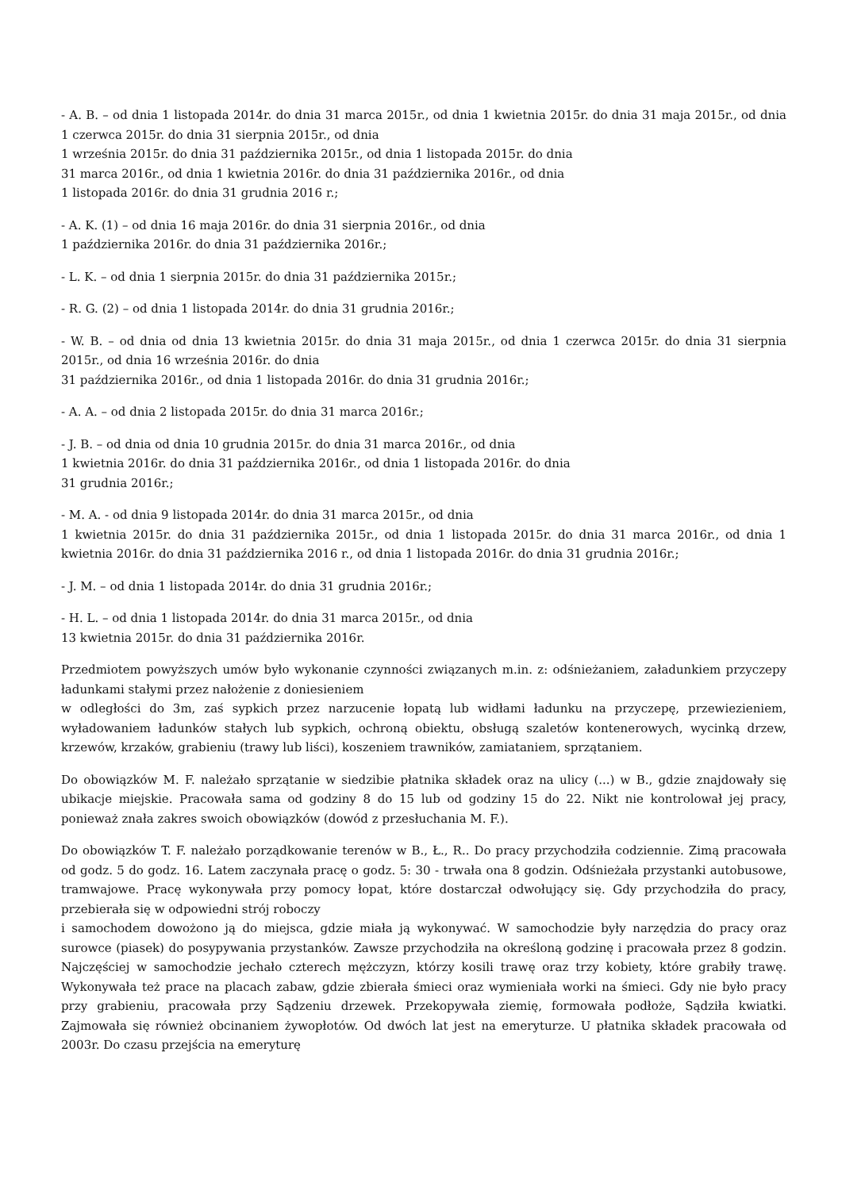- A. B. – od dnia 1 listopada 2014r. do dnia 31 marca 2015r., od dnia 1 kwietnia 2015r. do dnia 31 maja 2015r., od dnia 1 czerwca 2015r. do dnia 31 sierpnia 2015r., od dnia
1 września 2015r. do dnia 31 października 2015r., od dnia 1 listopada 2015r. do dnia
31 marca 2016r., od dnia 1 kwietnia 2016r. do dnia 31 października 2016r., od dnia
1 listopada 2016r. do dnia 31 grudnia 2016 r.;
- A. K. (1) – od dnia 16 maja 2016r. do dnia 31 sierpnia 2016r., od dnia
1 października 2016r. do dnia 31 października 2016r.;
- L. K. – od dnia 1 sierpnia 2015r. do dnia 31 października 2015r.;
- R. G. (2) – od dnia 1 listopada 2014r. do dnia 31 grudnia 2016r.;
- W. B. – od dnia od dnia 13 kwietnia 2015r. do dnia 31 maja 2015r., od dnia 1 czerwca 2015r. do dnia 31 sierpnia 2015r., od dnia 16 września 2016r. do dnia
31 października 2016r., od dnia 1 listopada 2016r. do dnia 31 grudnia 2016r.;
- A. A. – od dnia 2 listopada 2015r. do dnia 31 marca 2016r.;
- J. B. – od dnia od dnia 10 grudnia 2015r. do dnia 31 marca 2016r., od dnia
1 kwietnia 2016r. do dnia 31 października 2016r., od dnia 1 listopada 2016r. do dnia
31 grudnia 2016r.;
- M. A. - od dnia 9 listopada 2014r. do dnia 31 marca 2015r., od dnia
1 kwietnia 2015r. do dnia 31 października 2015r., od dnia 1 listopada 2015r. do dnia 31 marca 2016r., od dnia 1 kwietnia 2016r. do dnia 31 października 2016 r., od dnia 1 listopada 2016r. do dnia 31 grudnia 2016r.;
- J. M. – od dnia 1 listopada 2014r. do dnia 31 grudnia 2016r.;
- H. L. – od dnia 1 listopada 2014r. do dnia 31 marca 2015r., od dnia
13 kwietnia 2015r. do dnia 31 października 2016r.
Przedmiotem powyższych umów było wykonanie czynności związanych m.in. z: odśnieżaniem, załadunkiem przyczepy ładunkami stałymi przez nałożenie z doniesieniem
w odległości do 3m, zaś sypkich przez narzucenie łopatą lub widłami ładunku na przyczepę, przewiezieniem, wyładowaniem ładunków stałych lub sypkich, ochroną obiektu, obsługą szaletów kontenerowych, wycinką drzew, krzewów, krzaków, grabieniu (trawy lub liści), koszeniem trawników, zamiataniem, sprzątaniem.
Do obowiązków M. F. należało sprzątanie w siedzibie płatnika składek oraz na ulicy (...) w B., gdzie znajdowały się ubikacje miejskie. Pracowała sama od godziny 8 do 15 lub od godziny 15 do 22. Nikt nie kontrolował jej pracy, ponieważ znała zakres swoich obowiązków (dowód z przesłuchania M. F.).
Do obowiązków T. F. należało porządkowanie terenów w B., Ł., R.. Do pracy przychodziła codziennie. Zimą pracowała od godz. 5 do godz. 16. Latem zaczynała pracę o godz. 5: 30 - trwała ona 8 godzin. Odśnieżała przystanki autobusowe, tramwajowe. Pracę wykonywała przy pomocy łopat, które dostarczał odwołujący się. Gdy przychodziła do pracy, przebierała się w odpowiedni strój roboczy
i samochodem dowożono ją do miejsca, gdzie miała ją wykonywać. W samochodzie były narzędzia do pracy oraz surowce (piasek) do posypywania przystanków. Zawsze przychodziła na określoną godzinę i pracowała przez 8 godzin. Najczęściej w samochodzie jechało czterech mężczyzn, którzy kosili trawę oraz trzy kobiety, które grabiły trawę. Wykonywała też prace na placach zabaw, gdzie zbierała śmieci oraz wymieniała worki na śmieci. Gdy nie było pracy przy grabieniu, pracowała przy Sądzeniu drzewek. Przekopywała ziemię, formowała podłoże, Sądziła kwiatki. Zajmowała się również obcinaniem żywopłotów. Od dwóch lat jest na emeryturze. U płatnika składek pracowała od 2003r. Do czasu przejścia na emeryturę